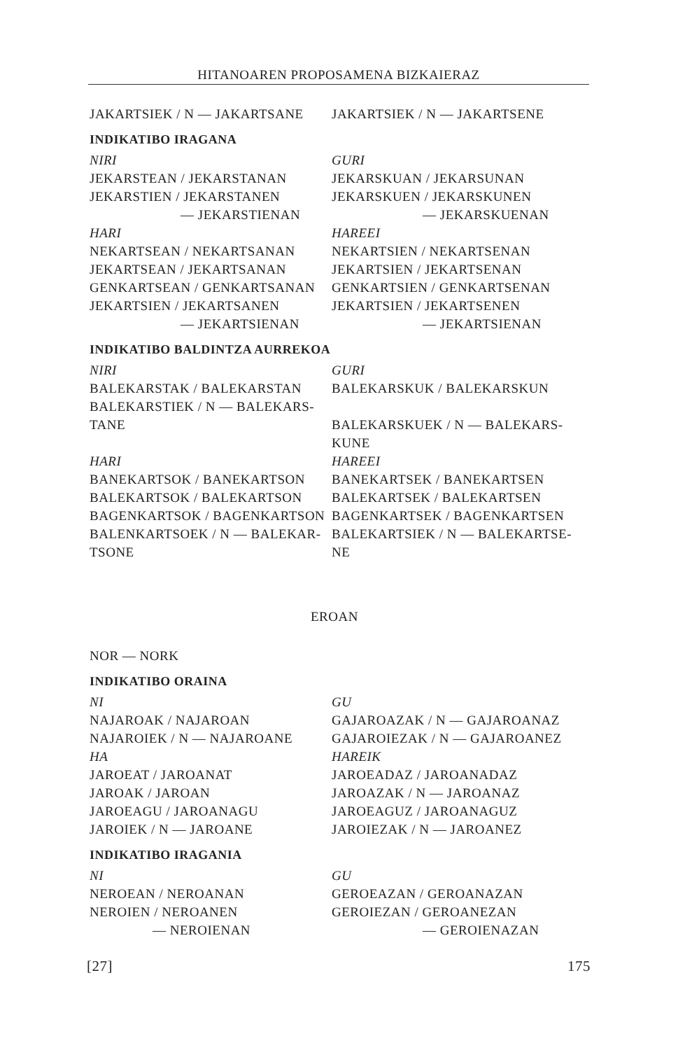HITANOAREN PROPOSAMENA BIZKAIERAZ
JAKARTSIEK / N — JAKARTSANE JAKARTSIEK / N — JAKARTSENE
INDIKATIBO IRAGANA
NIRI
JEKARSTEAN / JEKARSTANAN
JEKARSTIEN / JEKARSTANEN
— JEKARSTIENAN
HARI
NEKARTSEAN / NEKARTSANAN
JEKARTSEAN / JEKARTSANAN
GENKARTSEAN / GENKARTSANAN
JEKARTSIEN / JEKARTSANEN
— JEKARTSIENAN
GURI
JEKARSKUAN / JEKARSUNAN
JEKARSKUEN / JEKARSKUNEN
— JEKARSKUENAN
HAREEI
NEKARTSIEN / NEKARTSENAN
JEKARTSIEN / JEKARTSENAN
GENKARTSIEN / GENKARTSENAN
JEKARTSIEN / JEKARTSENEN
— JEKARTSIENAN
INDIKATIBO BALDINTZA AURREKOA
NIRI
BALEKARSTAK / BALEKARSTAN
BALEKARSTIEK / N — BALEKARS-
TANE
HARI
BANEKARTSOK / BANEKARTSON
BALEKARTSOK / BALEKARTSON
BAGENKARTSOK / BAGENKARTSON
BALENKARTSOEK / N — BALEKAR-
TSONE
GURI
BALEKARSKUK / BALEKARSKUN
BALEKARSKUEK / N — BALEKARS-
KUNE
HAREEI
BANEKARTSEK / BANEKARTSEN
BALEKARTSEK / BALEKARTSEN
BAGENKARTSEK / BAGENKARTSEN
BALEKARTSIEK / N — BALEKARTSE-
NE
EROAN
NOR — NORK
INDIKATIBO ORAINA
NI
NAJAROAK / NAJAROAN
NAJAROIEK / N — NAJAROANE
HA
JAROEAT / JAROANAT
JAROAK / JAROAN
JAROEAGU / JAROANAGU
JAROIEK / N — JAROANE
GU
GAJAROAZAK / N — GAJAROANAZ
GAJAROIEZAK / N — GAJAROANEZ
HAREIK
JAROEADAZ / JAROANADAZ
JAROAZAK / N — JAROANAZ
JAROEAGUZ / JAROANAGUZ
JAROIEZAK / N — JAROANEZ
INDIKATIBO IRAGANIA
NI
NEROEAN / NEROANAN
NEROIEN / NEROANEN
— NEROIENAN
GU
GEROEAZAN / GEROANAZAN
GEROIEZAN / GEROANEZAN
— GEROIENAZAN
[27] 175